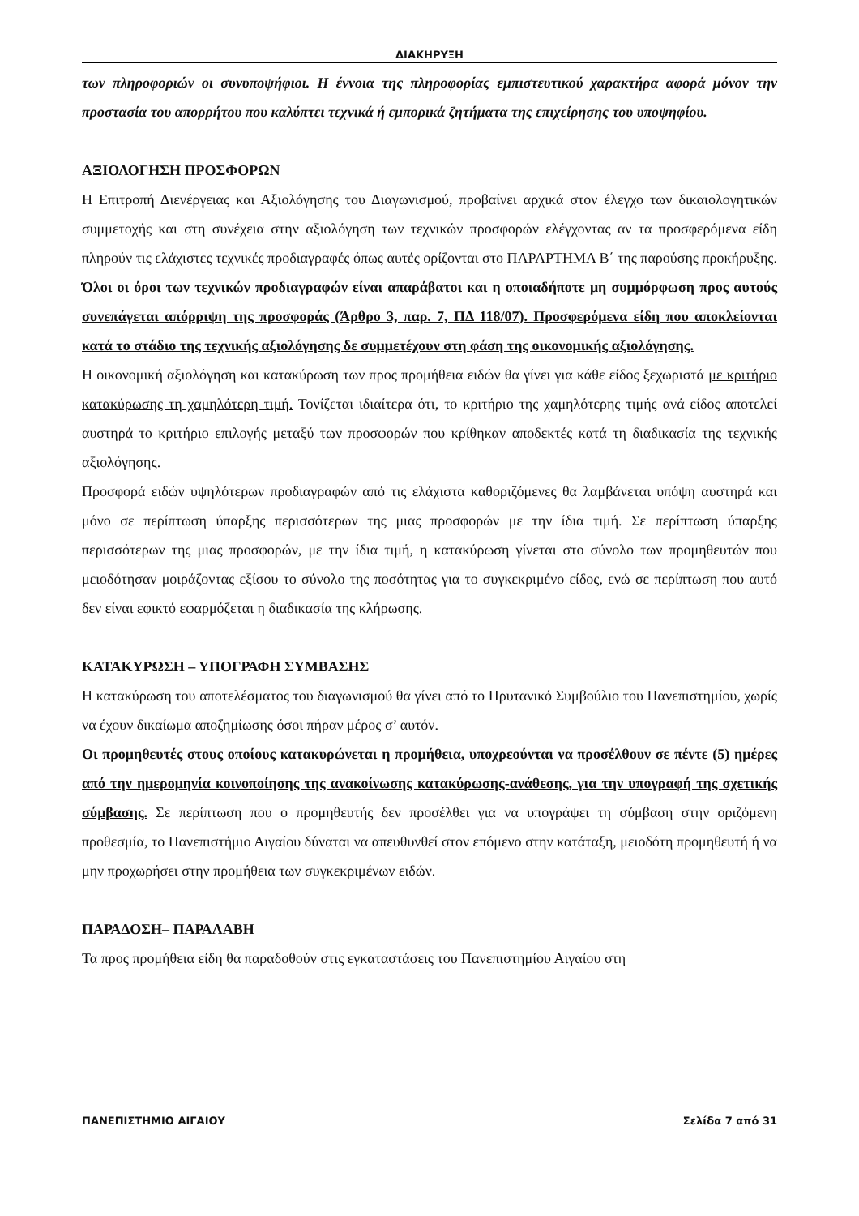ΔΙΑΚΗΡΥΞΗ
των πληροφοριών οι συνυποψήφιοι. Η έννοια της πληροφορίας εμπιστευτικού χαρακτήρα αφορά μόνον την προστασία του απορρήτου που καλύπτει τεχνικά ή εμπορικά ζητήματα της επιχείρησης του υποψηφίου.
ΑΞΙΟΛΟΓΗΣΗ ΠΡΟΣΦΟΡΩΝ
Η Επιτροπή Διενέργειας και Αξιολόγησης του Διαγωνισμού, προβαίνει αρχικά στον έλεγχο των δικαιολογητικών συμμετοχής και στη συνέχεια στην αξιολόγηση των τεχνικών προσφορών ελέγχοντας αν τα προσφερόμενα είδη πληρούν τις ελάχιστες τεχνικές προδιαγραφές όπως αυτές ορίζονται στο ΠΑΡΑΡΤΗΜΑ Β΄ της παρούσης προκήρυξης. Όλοι οι όροι των τεχνικών προδιαγραφών είναι απαράβατοι και η οποιαδήποτε μη συμμόρφωση προς αυτούς συνεπάγεται απόρριψη της προσφοράς (Άρθρο 3, παρ. 7, ΠΔ 118/07). Προσφερόμενα είδη που αποκλείονται κατά το στάδιο της τεχνικής αξιολόγησης δε συμμετέχουν στη φάση της οικονομικής αξιολόγησης.
Η οικονομική αξιολόγηση και κατακύρωση των προς προμήθεια ειδών θα γίνει για κάθε είδος ξεχωριστά με κριτήριο κατακύρωσης τη χαμηλότερη τιμή. Τονίζεται ιδιαίτερα ότι, το κριτήριο της χαμηλότερης τιμής ανά είδος αποτελεί αυστηρά το κριτήριο επιλογής μεταξύ των προσφορών που κρίθηκαν αποδεκτές κατά τη διαδικασία της τεχνικής αξιολόγησης.
Προσφορά ειδών υψηλότερων προδιαγραφών από τις ελάχιστα καθοριζόμενες θα λαμβάνεται υπόψη αυστηρά και μόνο σε περίπτωση ύπαρξης περισσότερων της μιας προσφορών με την ίδια τιμή. Σε περίπτωση ύπαρξης περισσότερων της μιας προσφορών, με την ίδια τιμή, η κατακύρωση γίνεται στο σύνολο των προμηθευτών που μειοδότησαν μοιράζοντας εξίσου το σύνολο της ποσότητας για το συγκεκριμένο είδος, ενώ σε περίπτωση που αυτό δεν είναι εφικτό εφαρμόζεται η διαδικασία της κλήρωσης.
ΚΑΤΑΚΥΡΩΣΗ – ΥΠΟΓΡΑΦΗ ΣΥΜΒΑΣΗΣ
Η κατακύρωση του αποτελέσματος του διαγωνισμού θα γίνει από το Πρυτανικό Συμβούλιο του Πανεπιστημίου, χωρίς να έχουν δικαίωμα αποζημίωσης όσοι πήραν μέρος σ’ αυτόν.
Οι προμηθευτές στους οποίους κατακυρώνεται η προμήθεια, υποχρεούνται να προσέλθουν σε πέντε (5) ημέρες από την ημερομηνία κοινοποίησης της ανακοίνωσης κατακύρωσης-ανάθεσης, για την υπογραφή της σχετικής σύμβασης. Σε περίπτωση που ο προμηθευτής δεν προσέλθει για να υπογράψει τη σύμβαση στην οριζόμενη προθεσμία, το Πανεπιστήμιο Αιγαίου δύναται να απευθυνθεί στον επόμενο στην κατάταξη, μειοδότη προμηθευτή ή να μην προχωρήσει στην προμήθεια των συγκεκριμένων ειδών.
ΠΑΡΑΔΟΣΗ– ΠΑΡΑΛΑΒΗ
Τα προς προμήθεια είδη θα παραδοθούν στις εγκαταστάσεις του Πανεπιστημίου Αιγαίου στη
ΠΑΝΕΠΙΣΤΗΜΙΟ ΑΙΓΑΙΟΥ Σελίδα 7 από 31